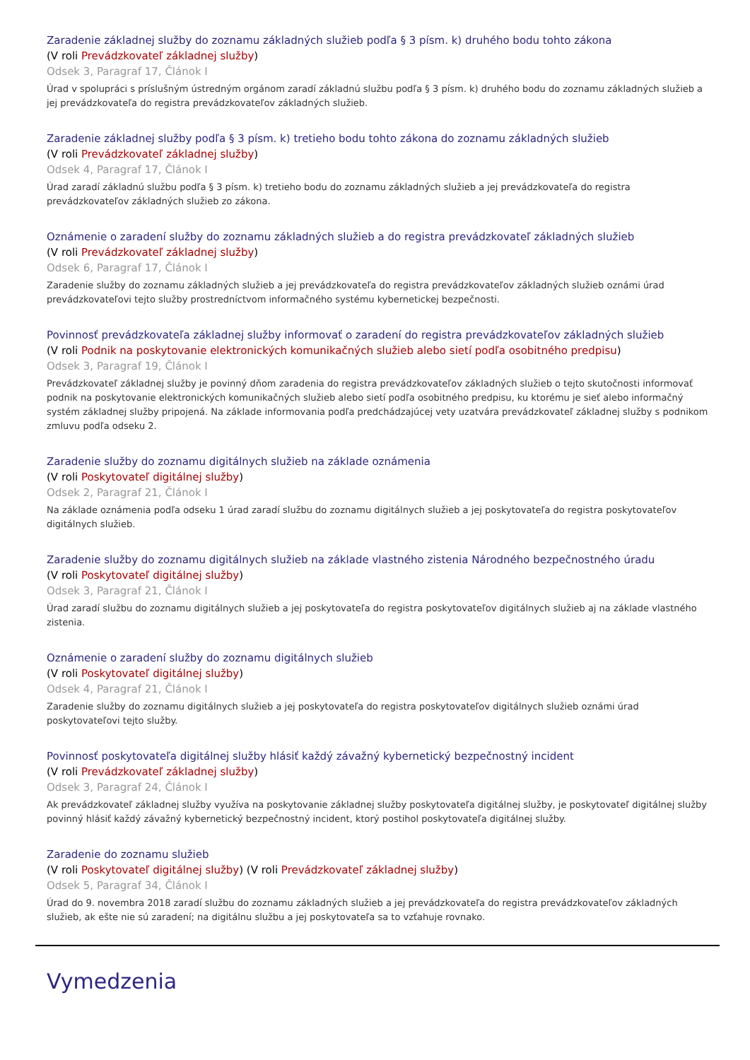Zaradenie základnej služby do zoznamu základných služieb podľa § 3 písm. k) druhého bodu tohto zákona
(V roli Prevádzkovateľ základnej služby)
Odsek 3, Paragraf 17, Článok I
Úrad v spolupráci s príslušným ústredným orgánom zaradí základnú službu podľa § 3 písm. k) druhého bodu do zoznamu základných služieb a jej prevádzkovateľa do registra prevádzkovateľov základných služieb.
Zaradenie základnej služby podľa § 3 písm. k) tretieho bodu tohto zákona do zoznamu základných služieb
(V roli Prevádzkovateľ základnej služby)
Odsek 4, Paragraf 17, Článok I
Úrad zaradí základnú službu podľa § 3 písm. k) tretieho bodu do zoznamu základných služieb a jej prevádzkovateľa do registra prevádzkovateľov základných služieb zo zákona.
Oznámenie o zaradení služby do zoznamu základných služieb a do registra prevádzkovateľ základných služieb
(V roli Prevádzkovateľ základnej služby)
Odsek 6, Paragraf 17, Článok I
Zaradenie služby do zoznamu základných služieb a jej prevádzkovateľa do registra prevádzkovateľov základných služieb oznámi úrad prevádzkovateľovi tejto služby prostredníctvom informačného systému kybernetickej bezpečnosti.
Povinnosť prevádzkovateľa základnej služby informovať o zaradení do registra prevádzkovateľov základných služieb
(V roli Podnik na poskytovanie elektronických komunikačných služieb alebo sietí podľa osobitného predpisu)
Odsek 3, Paragraf 19, Článok I
Prevádzkovateľ základnej služby je povinný dňom zaradenia do registra prevádzkovateľov základných služieb o tejto skutočnosti informovať podnik na poskytovanie elektronických komunikačných služieb alebo sietí podľa osobitného predpisu, ku ktorému je sieť alebo informačný systém základnej služby pripojená. Na základe informovania podľa predchádzajúcej vety uzatvára prevádzkovateľ základnej služby s podnikom zmluvu podľa odseku 2.
Zaradenie služby do zoznamu digitálnych služieb na základe oznámenia
(V roli Poskytovateľ digitálnej služby)
Odsek 2, Paragraf 21, Článok I
Na základe oznámenia podľa odseku 1 úrad zaradí službu do zoznamu digitálnych služieb a jej poskytovateľa do registra poskytovateľov digitálnych služieb.
Zaradenie služby do zoznamu digitálnych služieb na základe vlastného zistenia Národného bezpečnostného úradu
(V roli Poskytovateľ digitálnej služby)
Odsek 3, Paragraf 21, Článok I
Úrad zaradí službu do zoznamu digitálnych služieb a jej poskytovateľa do registra poskytovateľov digitálnych služieb aj na základe vlastného zistenia.
Oznámenie o zaradení služby do zoznamu digitálnych služieb
(V roli Poskytovateľ digitálnej služby)
Odsek 4, Paragraf 21, Článok I
Zaradenie služby do zoznamu digitálnych služieb a jej poskytovateľa do registra poskytovateľov digitálnych služieb oznámi úrad poskytovateľovi tejto služby.
Povinnosť poskytovateľa digitálnej služby hlásiť každý závažný kybernetický bezpečnostný incident
(V roli Prevádzkovateľ základnej služby)
Odsek 3, Paragraf 24, Článok I
Ak prevádzkovateľ základnej služby využíva na poskytovanie základnej služby poskytovateľa digitálnej služby, je poskytovateľ digitálnej služby povinný hlásiť každý závažný kybernetický bezpečnostný incident, ktorý postihol poskytovateľa digitálnej služby.
Zaradenie do zoznamu služieb
(V roli Poskytovateľ digitálnej služby) (V roli Prevádzkovateľ základnej služby)
Odsek 5, Paragraf 34, Článok I
Úrad do 9. novembra 2018 zaradí službu do zoznamu základných služieb a jej prevádzkovateľa do registra prevádzkovateľov základných služieb, ak ešte nie sú zaradení; na digitálnu službu a jej poskytovateľa sa to vzťahuje rovnako.
Vymedzenia